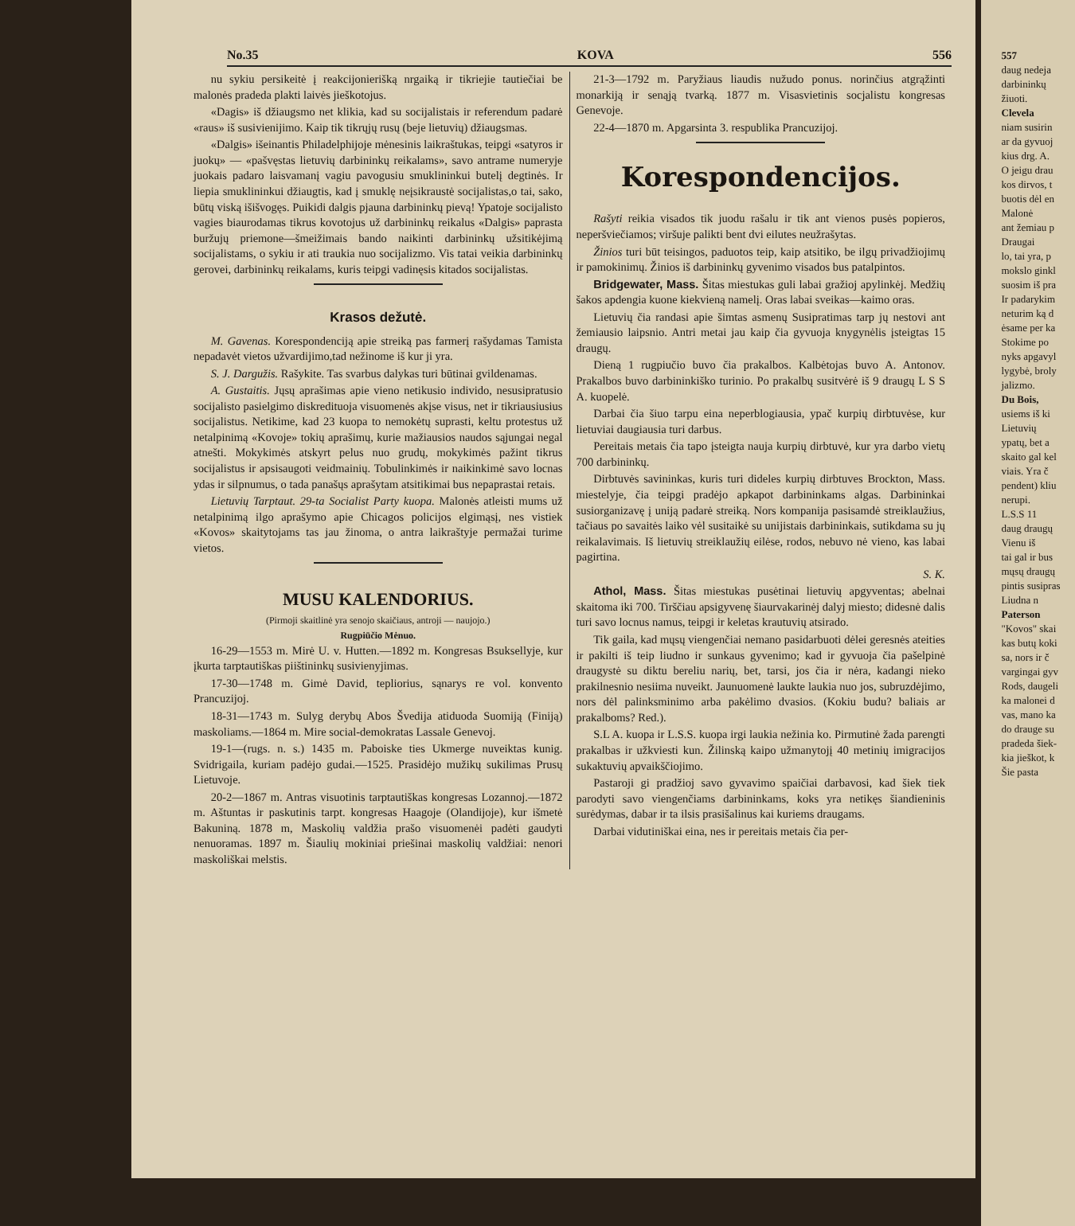No.35 KOVA 556
nu sykiu persikeitė į reakcijonierišką nrgaiką ir tikriejie tautiečiai be malonės pradeda plakti laivės jieškotojus.
«Dagis» iš džiaugsmo net klikia, kad su socijalistais ir referendum padarė «raus» iš susivienijimo. Kaip tik tikrųjų rusų (beje lietuvių) džiaugsmas.
«Dalgis» išeinantis Philadelphijoje mėnesinis laikraštukas, teipgi «satyros ir juokų» — «pašvęstas lietuvių darbininkų reikalams», savo antrame numeryje juokais padaro laisvamanį vagiu pavogusiu smuklininkui butelį degtinės. Ir liepia smuklininkui džiaugtis, kad į smuklę neįsikraustė socijalistas,o tai, sako, būtų viską išišvogęs. Puikidi dalgis pjauna darbininkų pievą! Ypatoje socijalisto vagies biaurodamas tikrus kovotojus už darbininkų reikalus «Dalgis» paprasta buržujų priemone—šmeižimais bando naikinti darbininkų užsitikėjimą socijalistams, o sykiu ir ati traukia nuo socijalizmo. Vis tatai veikia darbininkų gerovei, darbininkų reikalams, kuris teipgi vadinęsis kitados socijalistas.
Krasos dežutė.
M. Gavenas. Korespondenciją apie streiką pas farmerį rašydamas Tamista nepadavėt vietos užvardijimo,tad nežinome iš kur ji yra.
S. J. Dargužis. Rašykite. Tas svarbus dalykas turi būtinai gvildenamas.
A. Gustaitis. Jųsų aprašimas apie vieno netikusio individo, nesusipratusio socijalisto pasielgimo diskredituoja visuomenės akįse visus, net ir tikriausiusius socijalistus. Netikime, kad 23 kuopa to nemokėtų suprasti, keltu protestus už netalpinimą «Kovoje» tokių aprašimų, kurie mažiausios naudos sąjungai negal atnešti. Mokykimės atskyrt pelus nuo grudų, mokykimės pažint tikrus socijalistus ir apsisaugoti veidmainių. Tobulinkimės ir naikinkimė savo locnas ydas ir silpnumus, o tada panašųs aprašytam atsitikimai bus nepaprastai retais.
Lietuvių Tarptaut. 29-ta Socialist Party kuopa. Malonės atleisti mums už netalpinimą ilgo aprašymo apie Chicagos policijos elgimąsį, nes vistiek «Kovos» skaitytojams tas jau žinoma, o antra laikraštyje permažai turime vietos.
MUSU KALENDORIUS.
(Pirmoji skaitlinė yra senojo skaičiaus, antroji — naujojo.)
Rugpiūčio Mėnuo.
16-29—1553 m. Mirė U. v. Hutten.—1892 m. Kongresas Bsukselly­je, kur įkurta tarptautiškas piištininkų susivienyjimas.
17-30—1748 m. Gimė David, tepliorius, sąnarys re vol. konvento Prancuzijoj.
18-31—1743 m. Sulyg derybų Abos Švedija atiduoda Suomiją (Finiją) maskoliams.—1864 m. Mire social-demokratas Lassale Genevoj.
19-1—(rugs. n. s.) 1435 m. Paboiske ties Ukmerge nuveiktas kunig. Svidrigaila, kuriam padėjo gudai.—1525. Prasidėjo mužikų sukilimas Prusų Lietuvoje.
20-2—1867 m. Antras visuotinis tarptautiškas kongresas Lozannoj.—1872 m. Aštuntas ir paskutinis tarpt. kongresas Haagoje (Olandijoje), kur išmetė Bakuniną. 1878 m, Maskolių valdžia prašo visuomenėi padėti gaudyti nenuoramas. 1897 m. Šiaulių mokiniai priešinai maskolių valdžiai: nenori maskoliškai melstis.
21-3—1792 m. Paryžiaus liaudis nužudo ponus. norinčius atgrąžinti monarkiją ir senąją tvarką. 1877 m. Visasvietinis socjalistu kongresas Genevoje.
22-4—1870 m. Apgarsinta 3. respublika Prancuzijoj.
Korespondencijos.
Rašyti reikia visados tik juodu rašalu ir tik ant vienos pusės popieros, neperšviečiamos; viršuje palikti bent dvi eilutes neužrašytas.
Žinios turi būt teisingos, paduotos teip, kaip atsitiko, be ilgų privadžiojimų ir pamokinimų. Žinios iš darbininkų gyvenimo visados bus patalpintos.
Bridgewater, Mass. Šitas miestukas guli labai gražioj apylinkėj. Medžių šakos apdengia kuone kiekvieną namelį. Oras labai sveikas—kaimo oras.
Lietuvių čia randasi apie šimtas asmenų Susipratimas tarp jų nestovi ant žemiausio laipsnio. Antri metai jau kaip čia gyvuoja knygynėlis įsteigtas 15 draugų.
Dieną 1 rugpiučio buvo čia prakalbos. Kalbėtojas buvo A. Antonov. Prakalbos buvo darbininkiško turinio. Po prakalbų susitvėrė iš 9 draugų L S S A. kuopelė.
Darbai čia šiuo tarpu eina neperblogiausia, ypač kurpių dirbtuvėse, kur lietuviai daugiausia turi darbus.
Pereitais metais čia tapo įsteigta nauja kurpių dirbtuvė, kur yra darbo vietų 700 darbininkų.
Dirbtuvės savininkas, kuris turi dideles kurpių dirbtuves Brockton, Mass. miestelyje, čia teipgi pradėjo apkapot darbininkams algas. Darbininkai susiorganizavę į uniją padarė streiką. Nors kompanija pasisamdė streiklaužius, tačiaus po savaitės laiko vėl susitaikė su unijistais darbininkais, sutikdama su jų reikalavimais. Iš lietuvių streiklaužių eilėse, rodos, nebuvo nė vieno, kas labai pagirtina.
S. K.
Athol, Mass. Šitas miestukas pusėtinai lietuvių apgyventas; abelnai skaitoma iki 700. Tiršč­iau apsigyvenę šiaurvakarinėj dalyj miesto; didesnė dalis turi savo locnus namus, teipgi ir keletas krautuvių atsirado.
Tik gaila, kad mųsų viengenčiai nemano pasidarbuoti dėlei geresnės ateities ir pakilti iš teip liudno ir sunkaus gyvenimo; kad ir gyvuoja čia pašelpinė draugystė su diktu bereliu narių, bet, tarsi, jos čia ir nėra, kadangi nieko prakilnesnio nesiima nuveikt. Jaunuomenė laukte laukia nuo jos, subruzdėjimo, nors dėl palinksminimo arba pakėlimo dvasios. (Kokiu budu? baliais ar prakalboms? Red.).
S.L A. kuopa ir L.S.S. kuopa irgi laukia nežinia ko. Pirmutinė žada parengti prakalbas ir užkviesti kun. Žilinską kaipo užmanytojį 40 metinių imigracijos sukaktuvių apvaikščiojimo.
Pastaroji gi pradžioj savo gyvavimo spaičiai darbavosi, kad šiek tiek parodyti savo viengenčiams darbininkams, koks yra netikęs šiandieninis surėdymas, dabar ir ta ilsis prasišalinus kai kuriems draugams.
Darbai vidutiniškai eina, nes ir pereitais metais čia per-
557
daug nedeja
darbininkų
žiuoti.
Clevela
niam susirin
ar da gyvuoj
kius drg. A.
O jeigu drau
kos dirvos, t
buotis dėl en
Malonė
ant žemiau p
Draugai
lo, tai yra, p
mokslo ginkl
suosim iš pra
Ir padarykim
neturim ką d
ėsame per ka
Stokime po
nyks apgavyl
lygybė, broly
jalizmo.
Du Bois,
usiems iš ki
Lietuvių
ypatų, bet a
skaito gal kel
viais. Yra č
pendent) kliu
nerupi.
L.S.S 11
daug draugų
Vienu iš
tai gal ir bus
mųsų draugų
pintis susipras
Liudna n
Paterson
"Kovos" skai
kas butų koki
sa, nors ir č
vargingai gyv
Rods, daugeli
ka malonei d
vas, mano ka
do drauge su
pradeda šiek-
kia jieškot, k
Šie pasta